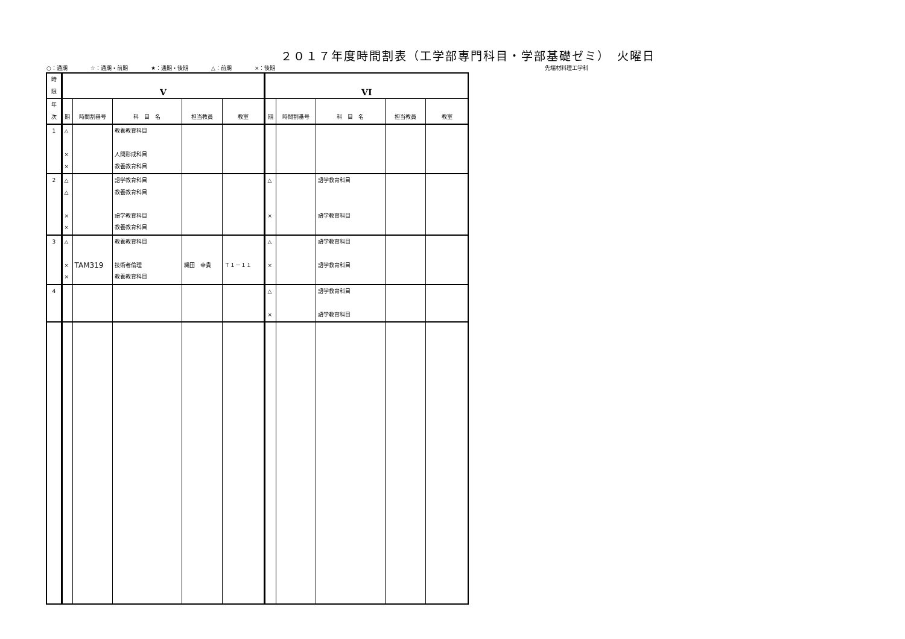２０１７年度時間割表（工学部専門科目・学部基礎ゼミ）　火曜日
○：通期 ☆：通期・前期 ★：通期・後期 △：前期 ×：後期 先端材料理工学科
| 時限 | V | | | | | VI | | | | |
| --- | --- | --- | --- | --- | --- | --- | --- | --- | --- | --- |
| 年次 | 期 | 時間割番号 | 科 目 名 | 担当教員 | 教室 | 期 | 時間割番号 | 科 目 名 | 担当教員 | 教室 |
| 1 | △ × × | | 教養教育科目 人間形成科目 教養教育科目 | | | | | | | |
| 2 | △ △ × × | | 語学教育科目 教養教育科目 語学教育科目 教養教育科目 | | | △ × | | 語学教育科目 語学教育科目 | | |
| 3 | △ × × | TAM319 | 教養教育科目 技術者倫理 教養教育科目 | 縄田 幸貴 | Ｔ１－１１ | △ × | | 語学教育科目 語学教育科目 | | |
| 4 | | | | | | △ × | | 語学教育科目 語学教育科目 | | |